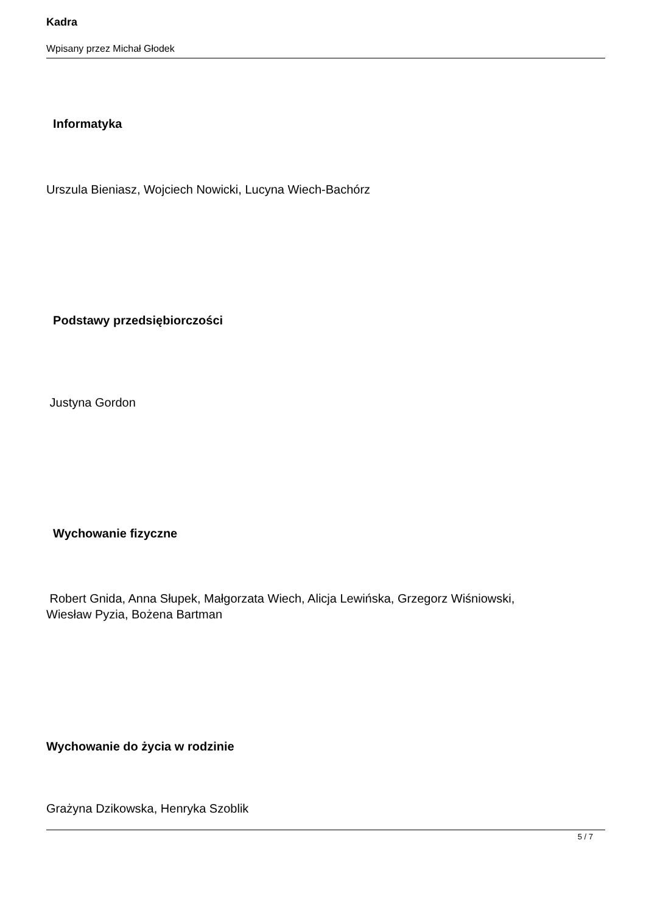Kadra
Wpisany przez Michał Głodek
Informatyka
Urszula Bieniasz, Wojciech Nowicki, Lucyna Wiech-Bachórz
Podstawy przedsiębiorczości
Justyna Gordon
Wychowanie fizyczne
Robert Gnida, Anna Słupek, Małgorzata Wiech, Alicja Lewińska, Grzegorz Wiśniowski,
Wiesław Pyzia, Bożena Bartman
Wychowanie do życia w rodzinie
Grażyna Dzikowska, Henryka Szoblik
5 / 7